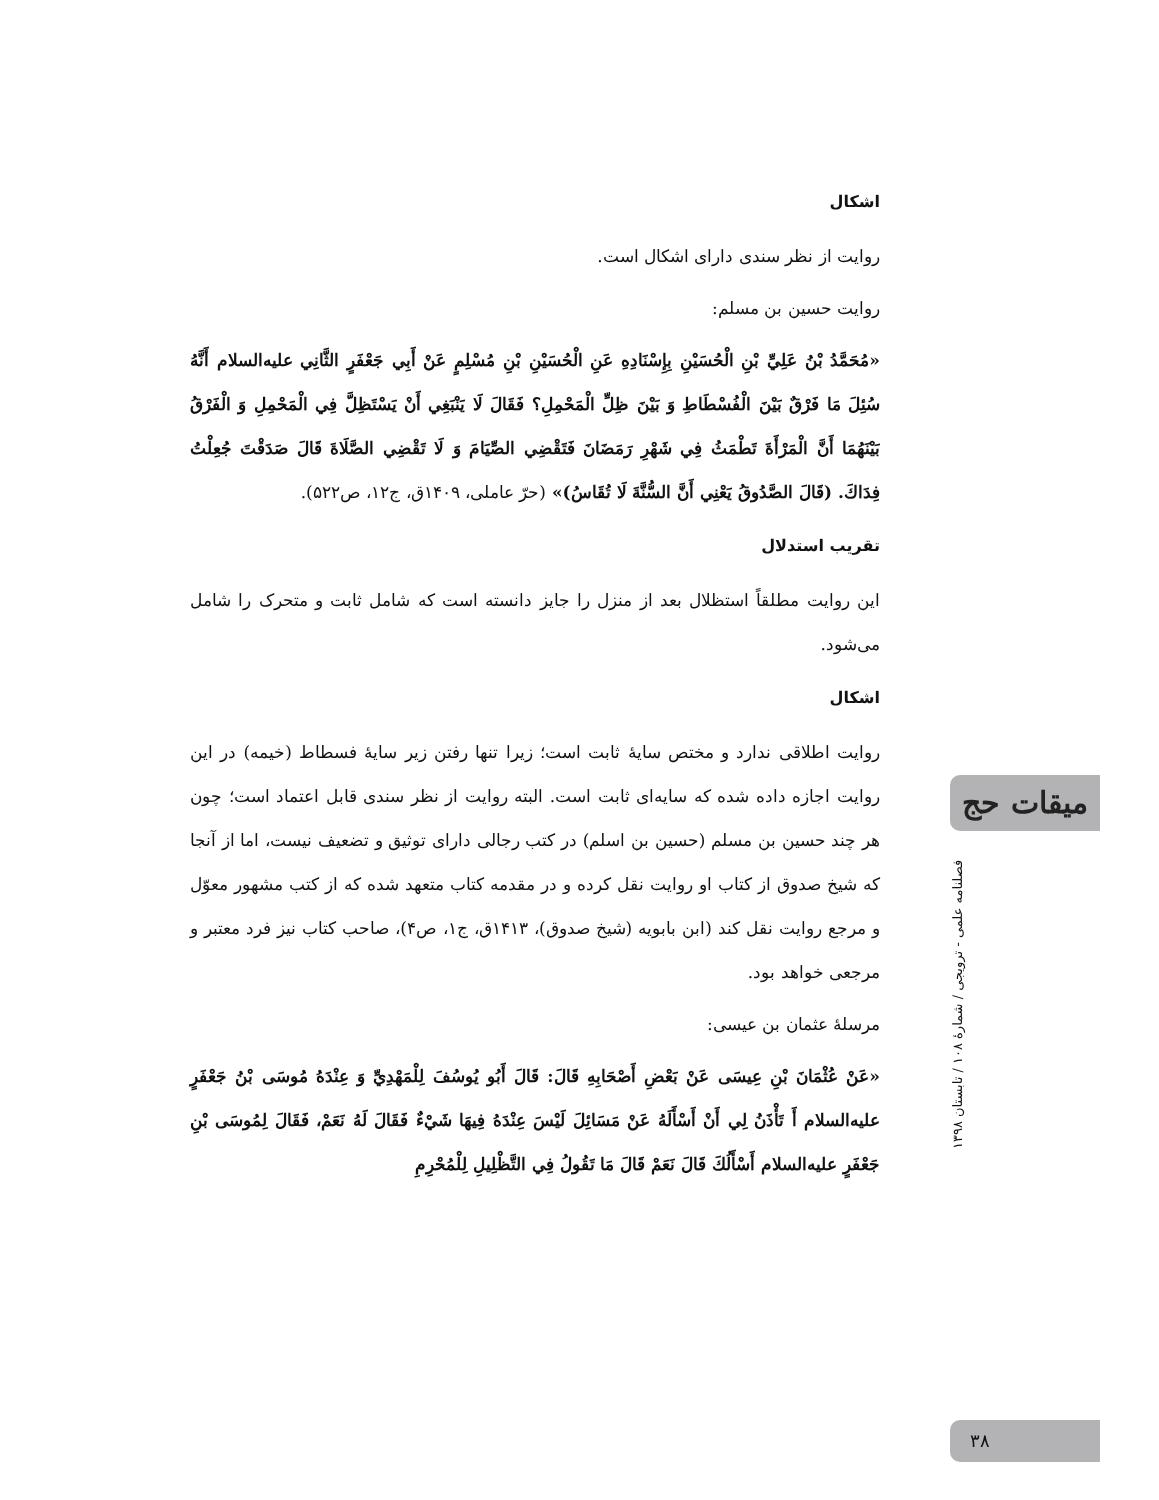اشکال
روایت از نظر سندی دارای اشکال است.
روایت حسین بن مسلم:
«مُحَمَّدُ بْنُ عَلِيِّ بْنِ الْحُسَيْنِ بِإِسْنَادِهِ عَنِ الْحُسَيْنِ بْنِ مُسْلِمٍ عَنْ أَبِي جَعْفَرٍ الثَّانِي عليه‌السلام أَنَّهُ سُئِلَ مَا فَرْقٌ بَيْنَ الْفُسْطَاطِ وَ بَيْنَ ظِلِّ الْمَحْمِلِ؟ فَقَالَ لَا يَنْبَغِي أَنْ يَسْتَظِلَّ فِي الْمَحْمِلِ وَ الْفَرْقُ بَيْنَهُمَا أَنَّ الْمَرْأَةَ تَطْمَثُ فِي شَهْرِ رَمَضَانَ فَتَقْضِي الصِّيَامَ وَ لَا تَقْضِي الصَّلَاةَ قَالَ صَدَقْتَ جُعِلْتُ فِدَاكَ. (قَالَ الصَّدُوقُ يَعْنِي أَنَّ السُّنَّةَ لَا تُقَاسُ)» (حرّ عاملی، ۱۴۰۹ق، ج۱۲، ص۵۲۲).
تقریب استدلال
این روایت مطلقاً استظلال بعد از منزل را جایز دانسته است که شامل ثابت و متحرک را شامل می‌شود.
اشکال
روایت اطلاقی ندارد و مختص سایهٔ ثابت است؛ زیرا تنها رفتن زیر سایهٔ فسطاط (خیمه) در این روایت اجازه داده شده که سایه‌ای ثابت است. البته روایت از نظر سندی قابل اعتماد است؛ چون هر چند حسین بن مسلم (حسین بن اسلم) در کتب رجالی دارای توثیق و تضعیف نیست، اما از آنجا که شیخ صدوق از کتاب او روایت نقل کرده و در مقدمه کتاب متعهد شده که از کتب مشهور معوّل و مرجع روایت نقل کند (ابن بابویه (شیخ صدوق)، ۱۴۱۳ق، ج۱، ص۴)، صاحب کتاب نیز فرد معتبر و مرجعی خواهد بود.
مرسلهٔ عثمان بن عیسی:
«عَنْ عُثْمَانَ بْنِ عِيسَى عَنْ بَعْضِ أَصْحَابِهِ قَالَ: قَالَ أَبُو يُوسُفَ لِلْمَهْدِيِّ وَ عِنْدَهُ مُوسَى بْنُ جَعْفَرٍ عليه‌السلام أَ تَأْذَنُ لِي أَنْ أَسْأَلَهُ عَنْ مَسَائِلَ لَيْسَ عِنْدَهُ فِيهَا شَيْءٌ فَقَالَ لَهُ نَعَمْ، فَقَالَ لِمُوسَى بْنِ جَعْفَرٍ عليه‌السلام أَسْأَلُكَ قَالَ نَعَمْ قَالَ مَا تَقُولُ فِي التَّظْلِيلِ لِلْمُحْرِمِ
میقات حج
فصلنامه علمی - ترویجی / شمارهٔ ۱۰۸ / تابستان ۱۳۹۸
۳۸